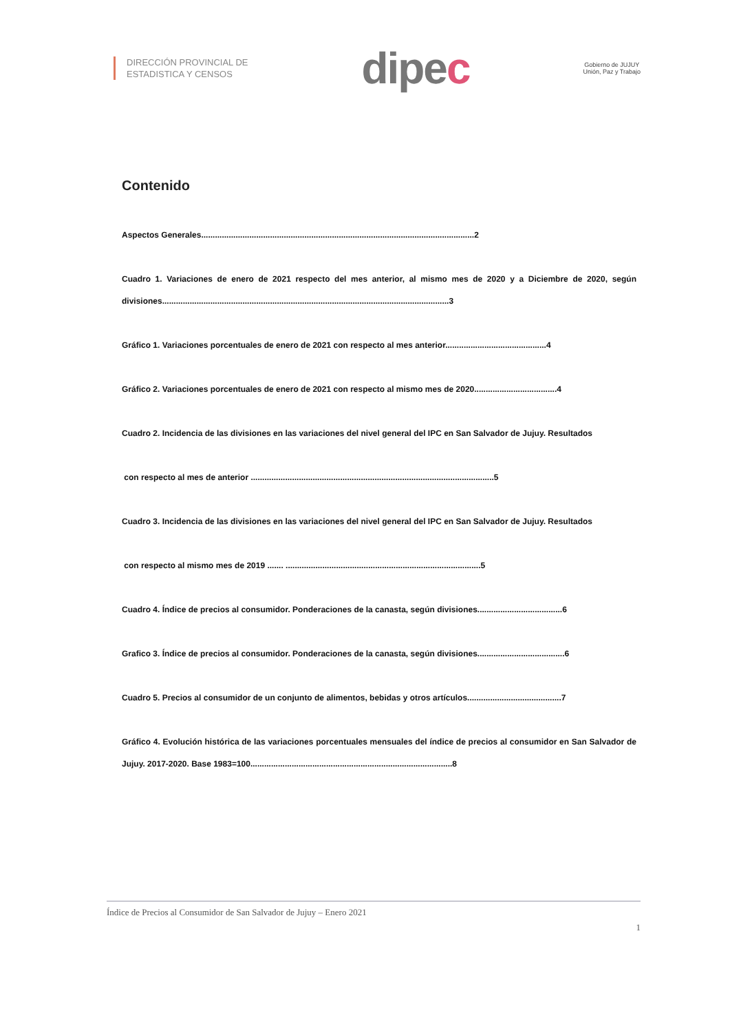DIRECCIÓN PROVINCIAL DE
ESTADISTICA Y CENSOS
dipec
Gobierno de JUJUY
Unión, Paz y Trabajo
Contenido
Aspectos Generales.......................................................................................................................2
Cuadro 1. Variaciones de enero de 2021 respecto del mes anterior, al mismo mes de 2020 y a Diciembre de 2020, según divisiones.............................................................................................................................3
Gráfico 1. Variaciones porcentuales de enero de 2021 con respecto al mes anterior............................................4
Gráfico 2. Variaciones porcentuales de enero de 2021 con respecto al mismo mes de 2020....................................4
Cuadro 2. Incidencia de las divisiones en las variaciones del nivel general del IPC en San Salvador de Jujuy. Resultados
con respecto al mes de anterior ..........................................................................................................5
Cuadro 3. Incidencia de las divisiones en las variaciones del nivel general del IPC en San Salvador de Jujuy. Resultados
con respecto al mismo mes de 2019 ....... .....................................................................................5
Cuadro 4. Índice de precios al consumidor. Ponderaciones de la canasta, según divisiones.....................................6
Grafico 3. Índice de precios al consumidor. Ponderaciones de la canasta, según divisiones......................................6
Cuadro 5. Precios al consumidor de un conjunto de alimentos, bebidas y otros artículos.........................................7
Gráfico 4. Evolución histórica de las variaciones porcentuales mensuales del índice de precios al consumidor en San Salvador de Jujuy. 2017-2020. Base 1983=100........................................................................................8
Índice de Precios al Consumidor de San Salvador de Jujuy – Enero 2021
1